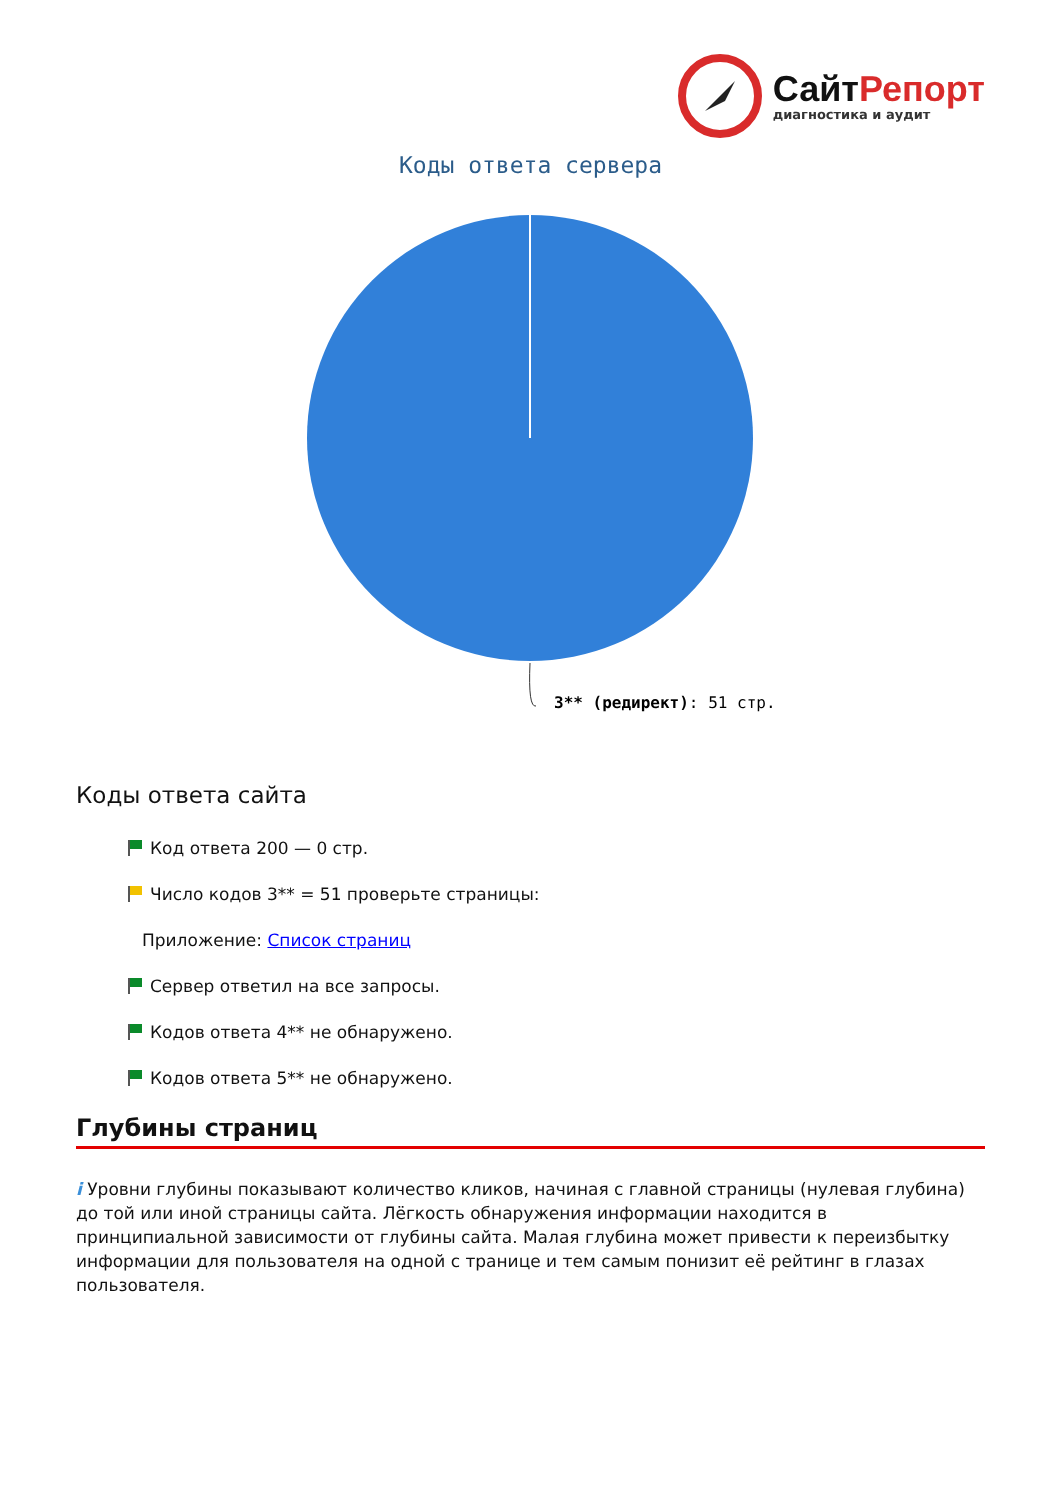СайтРепорт
диагностика и аудит
Коды ответа сервера
3** (редирект): 51 стр.
Коды ответа сайта
Код ответа 200 — 0 стр.
Число кодов 3** = 51 проверьте страницы:
Приложение: Список страниц
Сервер ответил на все запросы.
Кодов ответа 4** не обнаружено.
Кодов ответа 5** не обнаружено.
Глубины страниц
i Уровни глубины показывают количество кликов, начиная с главной страницы (нулевая глубина) до той или иной страницы сайта. Лёгкость обнаружения информации находится в принципиальной зависимости от глубины сайта. Малая глубина может привести к переизбытку информации для пользователя на одной с транице и тем самым понизит её рейтинг в глазах пользователя.